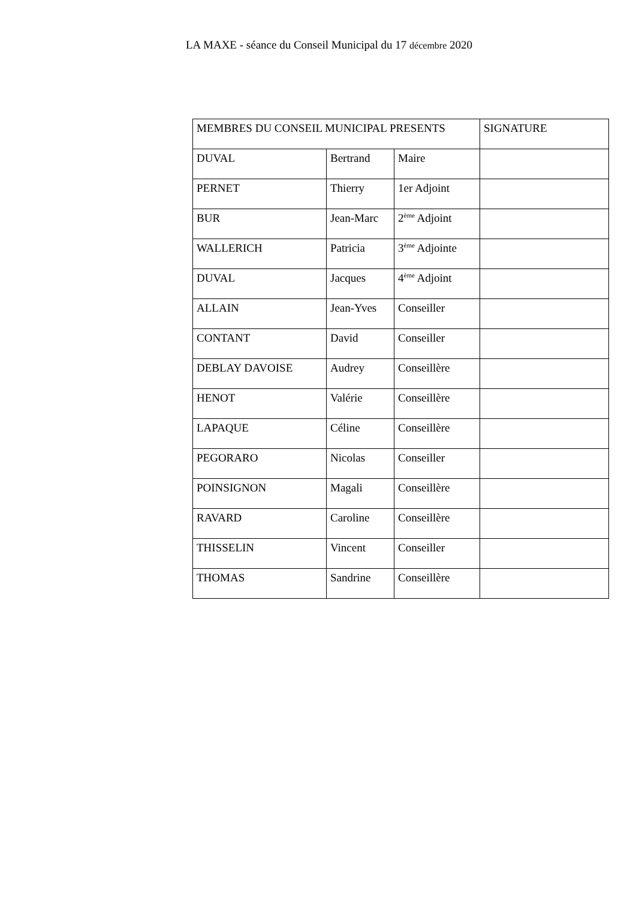LA MAXE - séance du Conseil Municipal du 17 décembre 2020
| MEMBRES DU CONSEIL MUNICIPAL PRESENTS | | | SIGNATURE |
| --- | --- | --- | --- |
| DUVAL | Bertrand | Maire | |
| PERNET | Thierry | 1er Adjoint | |
| BUR | Jean-Marc | 2<sup>ème</sup> Adjoint | |
| WALLERICH | Patricia | 3<sup>ème</sup> Adjointe | |
| DUVAL | Jacques | 4<sup>ème</sup> Adjoint | |
| ALLAIN | Jean-Yves | Conseiller | |
| CONTANT | David | Conseiller | |
| DEBLAY DAVOISE | Audrey | Conseillère | |
| HENOT | Valérie | Conseillère | |
| LAPAQUE | Céline | Conseillère | |
| PEGORARO | Nicolas | Conseiller | |
| POINSIGNON | Magali | Conseillère | |
| RAVARD | Caroline | Conseillère | |
| THISSELIN | Vincent | Conseiller | |
| THOMAS | Sandrine | Conseillère | |